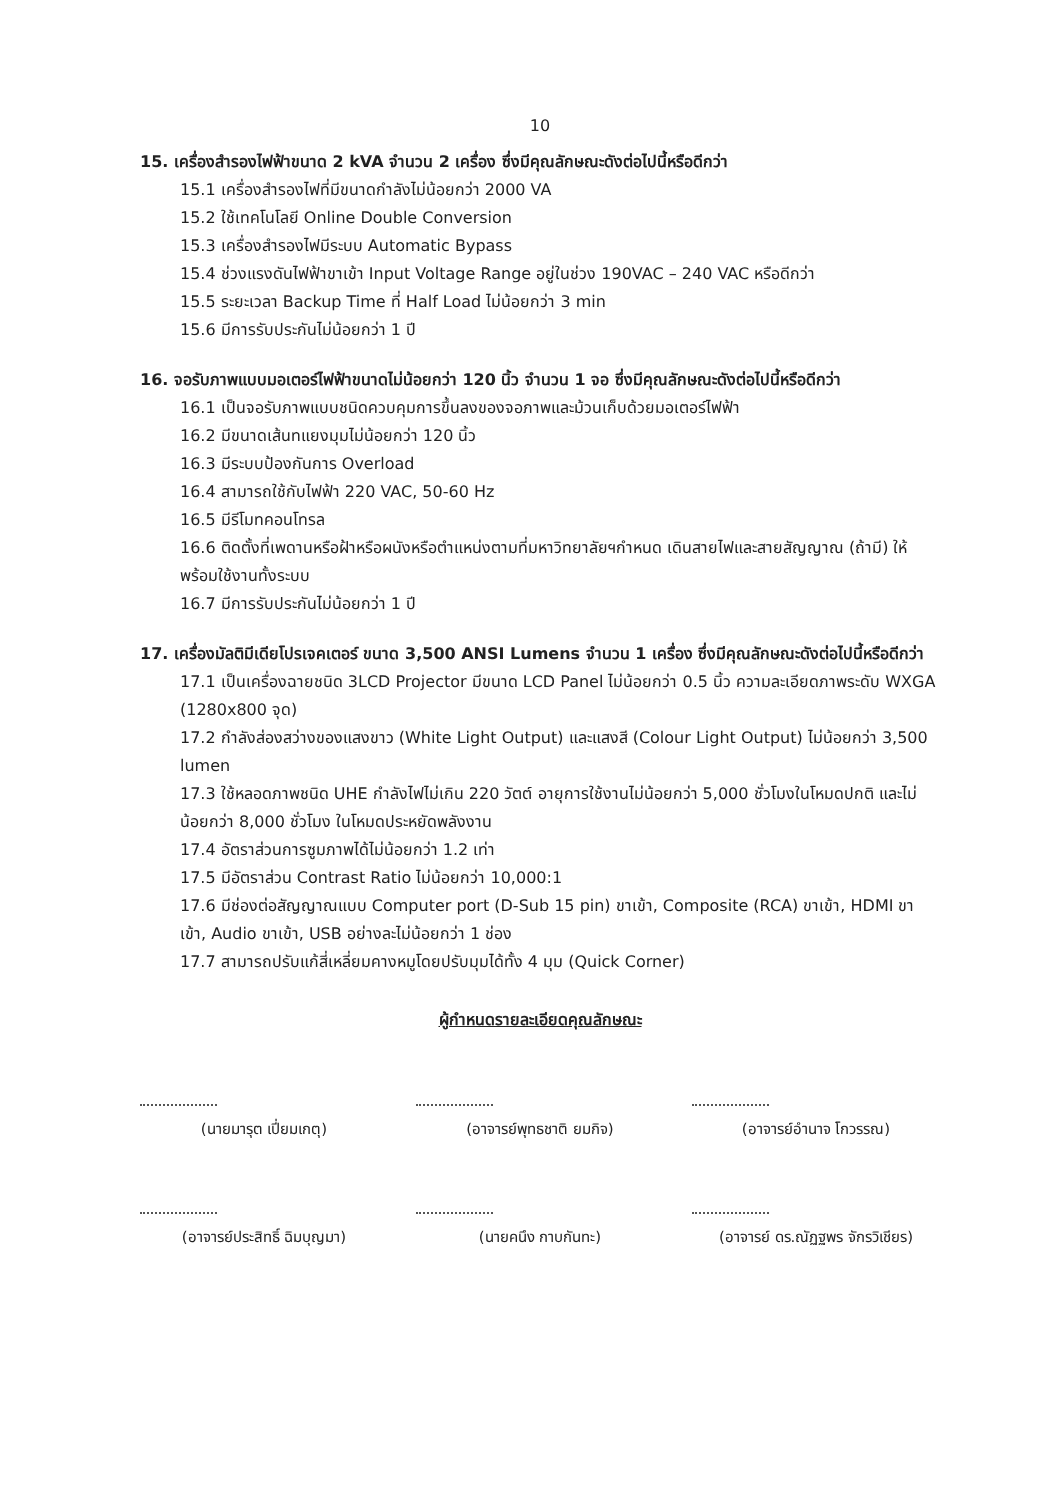10
15. เครื่องสำรองไฟฟ้าขนาด 2 kVA จำนวน 2 เครื่อง ซึ่งมีคุณลักษณะดังต่อไปนี้หรือดีกว่า
15.1 เครื่องสำรองไฟที่มีขนาดกำลังไม่น้อยกว่า 2000 VA
15.2 ใช้เทคโนโลยี Online Double Conversion
15.3 เครื่องสำรองไฟมีระบบ Automatic Bypass
15.4 ช่วงแรงดันไฟฟ้าขาเข้า Input Voltage Range อยู่ในช่วง 190VAC – 240 VAC หรือดีกว่า
15.5 ระยะเวลา Backup Time ที่ Half Load ไม่น้อยกว่า 3 min
15.6 มีการรับประกันไม่น้อยกว่า 1 ปี
16. จอรับภาพแบบมอเตอร์ไฟฟ้าขนาดไม่น้อยกว่า 120 นิ้ว จำนวน 1 จอ ซึ่งมีคุณลักษณะดังต่อไปนี้หรือดีกว่า
16.1 เป็นจอรับภาพแบบชนิดควบคุมการขึ้นลงของจอภาพและม้วนเก็บด้วยมอเตอร์ไฟฟ้า
16.2 มีขนาดเส้นทแยงมุมไม่น้อยกว่า 120 นิ้ว
16.3 มีระบบป้องกันการ Overload
16.4 สามารถใช้กับไฟฟ้า 220 VAC, 50-60 Hz
16.5 มีรีโมทคอนโทรล
16.6 ติดตั้งที่เพดานหรือฝ้าหรือผนังหรือตำแหน่งตามที่มหาวิทยาลัยฯกำหนด เดินสายไฟและสายสัญญาณ (ถ้ามี) ให้พร้อมใช้งานทั้งระบบ
16.7 มีการรับประกันไม่น้อยกว่า 1 ปี
17. เครื่องมัลติมีเดียโปรเจคเตอร์ ขนาด 3,500 ANSI Lumens จำนวน 1 เครื่อง ซึ่งมีคุณลักษณะดังต่อไปนี้หรือดีกว่า
17.1 เป็นเครื่องฉายชนิด 3LCD Projector มีขนาด LCD Panel ไม่น้อยกว่า 0.5 นิ้ว ความละเอียดภาพระดับ WXGA (1280x800 จุด)
17.2 กำลังส่องสว่างของแสงขาว (White Light Output) และแสงสี (Colour Light Output) ไม่น้อยกว่า 3,500 lumen
17.3 ใช้หลอดภาพชนิด UHE กำลังไฟไม่เกิน 220 วัตต์ อายุการใช้งานไม่น้อยกว่า 5,000 ชั่วโมงในโหมดปกติ และไม่น้อยกว่า 8,000 ชั่วโมง ในโหมดประหยัดพลังงาน
17.4 อัตราส่วนการซูมภาพได้ไม่น้อยกว่า 1.2 เท่า
17.5 มีอัตราส่วน Contrast Ratio ไม่น้อยกว่า 10,000:1
17.6 มีช่องต่อสัญญาณแบบ Computer port (D-Sub 15 pin) ขาเข้า, Composite (RCA) ขาเข้า, HDMI ขาเข้า, Audio ขาเข้า, USB อย่างละไม่น้อยกว่า 1 ช่อง
17.7 สามารถปรับแก้สี่เหลี่ยมคางหมูโดยปรับมุมได้ทั้ง 4 มุม (Quick Corner)
ผู้กำหนดรายละเอียดคุณลักษณะ
(นายมารุต เปี่ยมเกตุ) (อาจารย์พุทธชาติ ยมกิจ) (อาจารย์อำนาจ โกวรรณ)
(อาจารย์ประสิทธิ์ ฉิมบุญมา) (นายคนึง กาบกันทะ) (อาจารย์ ดร.ณัฏฐพร จักรวิเชียร)